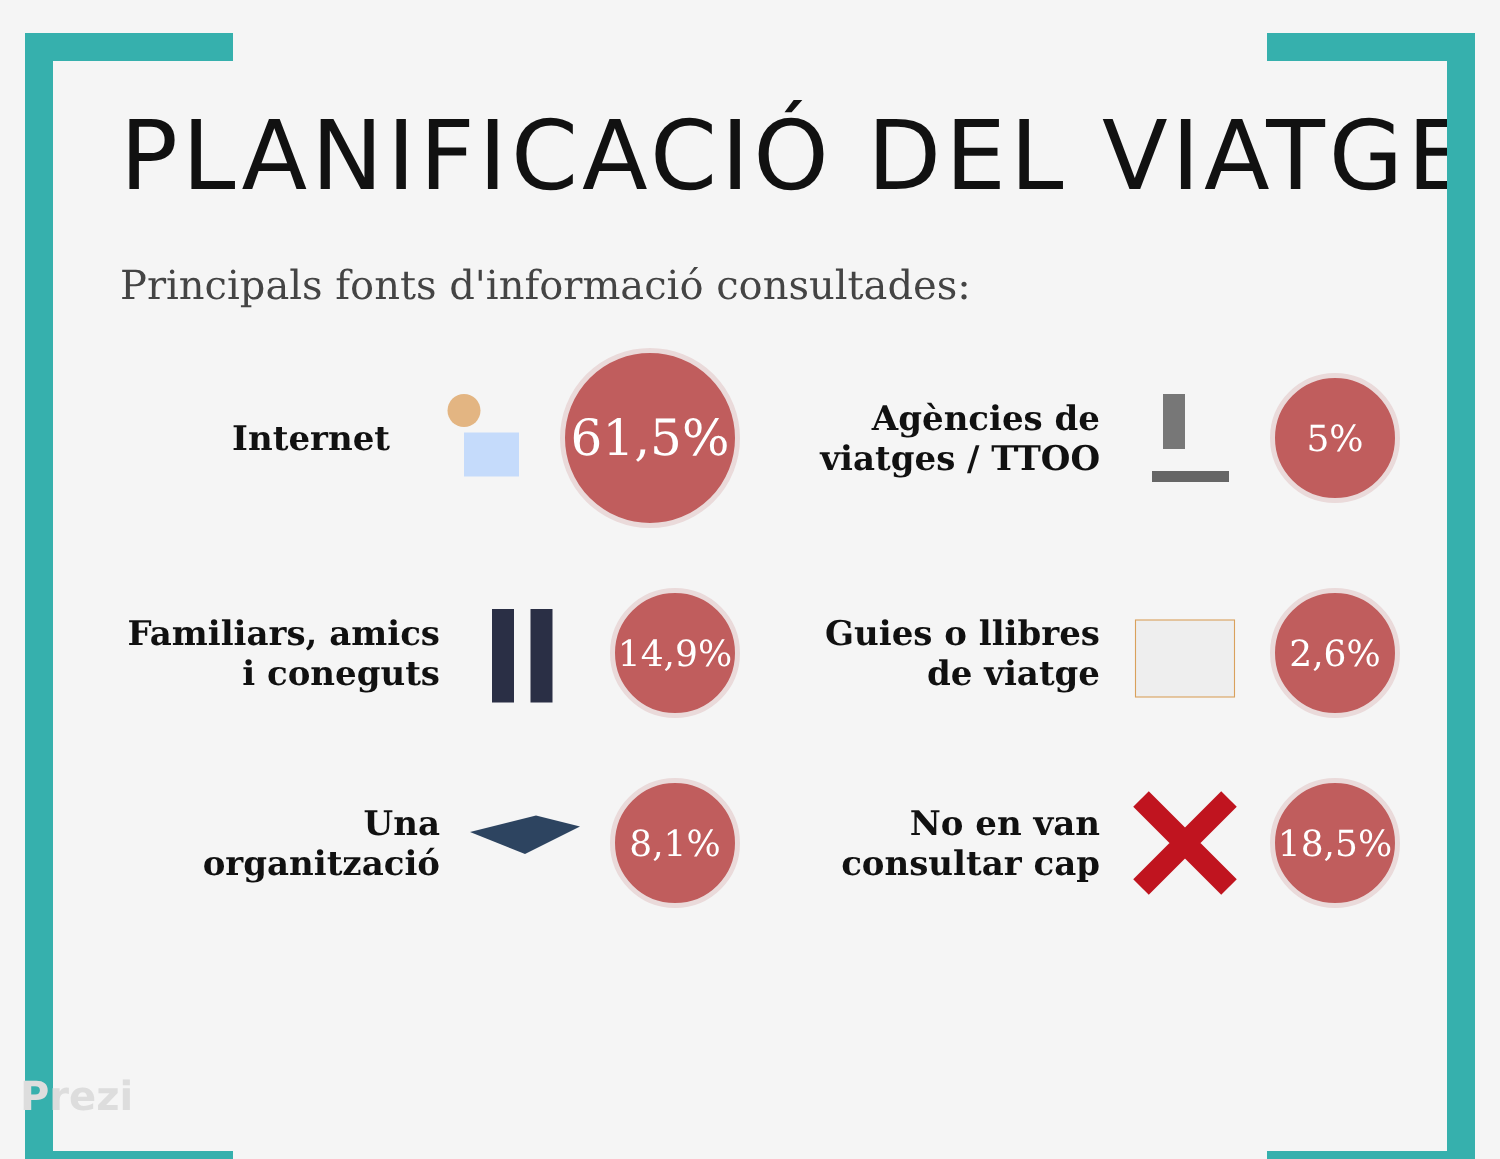PLANIFICACIÓ DEL VIATGE
Principals fonts d'informació consultades:
Internet
61,5%
Agències de
viatges / TTOO
5%
Familiars, amics
i coneguts
14,9%
Guies o llibres
de viatge
2,6%
Una
organització
8,1%
No en van
consultar cap
18,5%
Prezi